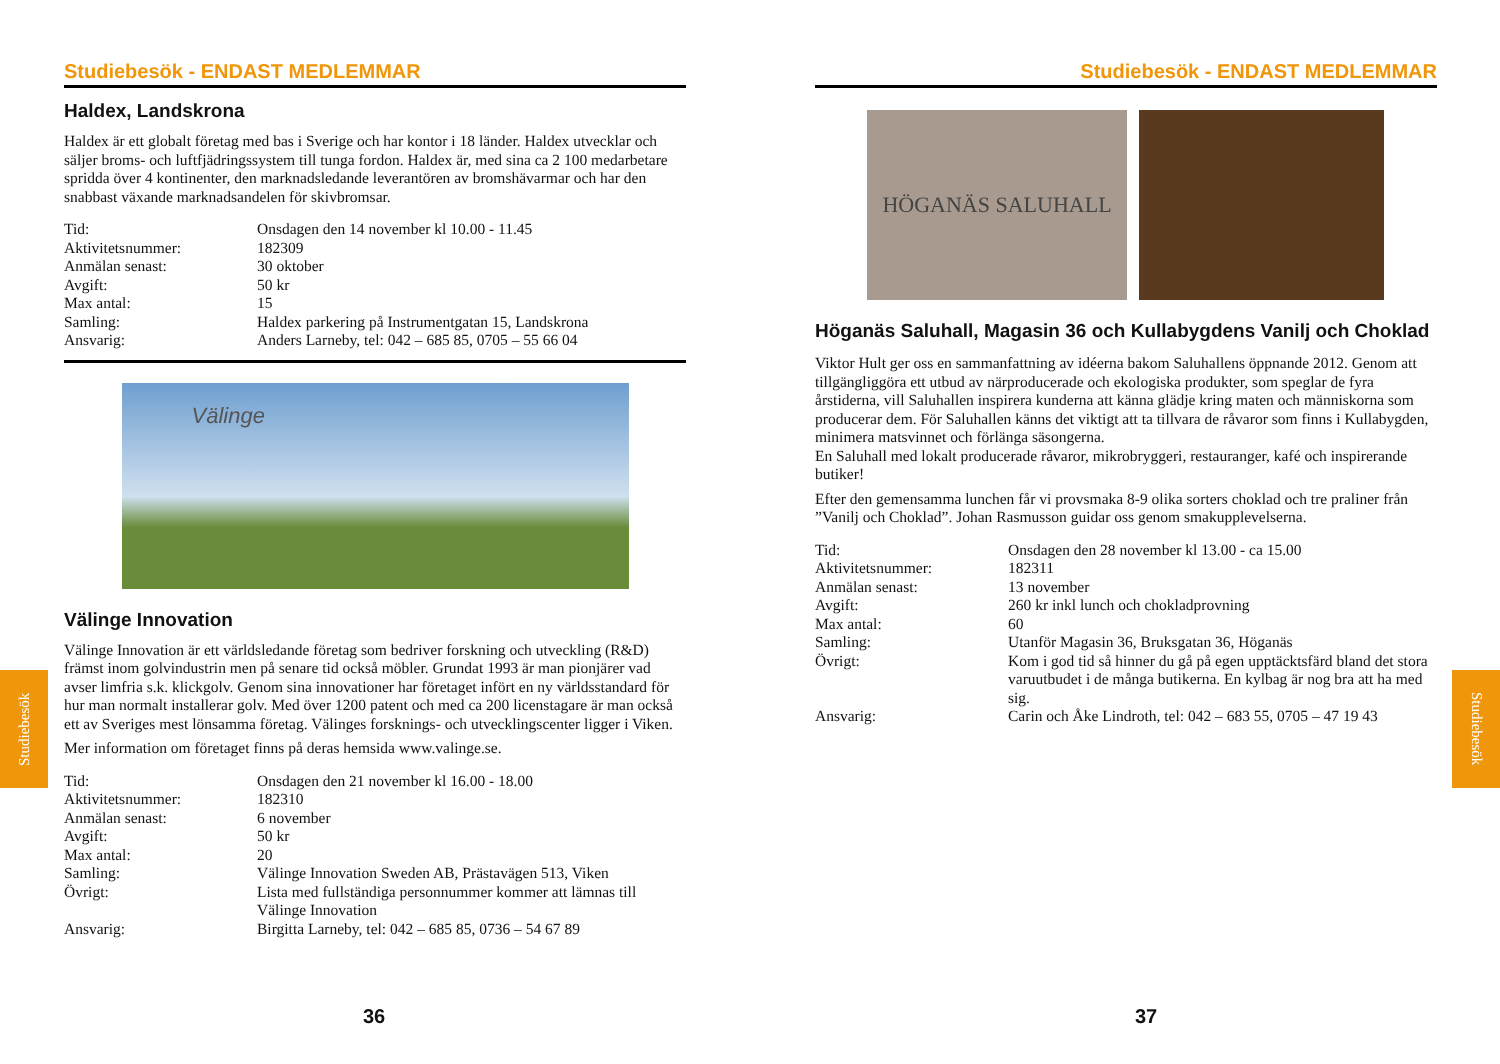Studiebesök - ENDAST MEDLEMMAR
Haldex, Landskrona
Haldex är ett globalt företag med bas i Sverige och har kontor i 18 länder. Haldex utvecklar och säljer broms- och luftfjädringssystem till tunga fordon. Haldex är, med sina ca 2 100 medarbetare spridda över 4 kontinenter, den marknadsledande leverantören av bromshävarmar och har den snabbast växande marknadsandelen för skivbromsar.
Tid: Onsdagen den 14 november kl 10.00 - 11.45 Aktivitetsnummer: 182309 Anmälan senast: 30 oktober Avgift: 50 kr Max antal: 15 Samling: Haldex parkering på Instrumentgatan 15, Landskrona Ansvarig: Anders Larneby, tel: 042 – 685 85, 0705 – 55 66 04
Välinge
Välinge Innovation
Välinge Innovation är ett världsledande företag som bedriver forskning och utveckling (R&D) främst inom golvindustrin men på senare tid också möbler. Grundat 1993 är man pionjärer vad avser limfria s.k. klickgolv. Genom sina innovationer har företaget infört en ny världsstandard för hur man normalt installerar golv. Med över 1200 patent och med ca 200 licenstagare är man också ett av Sveriges mest lönsamma företag. Välinges forsknings- och utvecklingscenter ligger i Viken.
Mer information om företaget finns på deras hemsida www.valinge.se.
Tid: Onsdagen den 21 november kl 16.00 - 18.00 Aktivitetsnummer: 182310 Anmälan senast: 6 november Avgift: 50 kr Max antal: 20 Samling: Välinge Innovation Sweden AB, Prästavägen 513, Viken Övrigt: Lista med fullständiga personnummer kommer att lämnas till Välinge Innovation Ansvarig: Birgitta Larneby, tel: 042 – 685 85, 0736 – 54 67 89
Studiebesök - ENDAST MEDLEMMAR
HÖGANÄS SALUHALL
Höganäs Saluhall, Magasin 36 och Kullabygdens Vanilj och Choklad
Viktor Hult ger oss en sammanfattning av idéerna bakom Saluhallens öppnande 2012. Genom att tillgängliggöra ett utbud av närproducerade och ekologiska produkter, som speglar de fyra årstiderna, vill Saluhallen inspirera kunderna att känna glädje kring maten och människorna som producerar dem. För Saluhallen känns det viktigt att ta tillvara de råvaror som finns i Kullabygden, minimera matsvinnet och förlänga säsongerna.
En Saluhall med lokalt producerade råvaror, mikrobryggeri, restauranger, kafé och inspirerande butiker!
Efter den gemensamma lunchen får vi provsmaka 8-9 olika sorters choklad och tre praliner från ”Vanilj och Choklad”. Johan Rasmusson guidar oss genom smakupplevelserna.
Tid: Onsdagen den 28 november kl 13.00 - ca 15.00 Aktivitetsnummer: 182311 Anmälan senast: 13 november Avgift: 260 kr inkl lunch och chokladprovning Max antal: 60 Samling: Utanför Magasin 36, Bruksgatan 36, Höganäs Övrigt: Kom i god tid så hinner du gå på egen upptäcktsfärd bland det stora varuutbudet i de många butikerna. En kylbag är nog bra att ha med sig. Ansvarig: Carin och Åke Lindroth, tel: 042 – 683 55, 0705 – 47 19 43
Studiebesök
Studiebesök
36 37